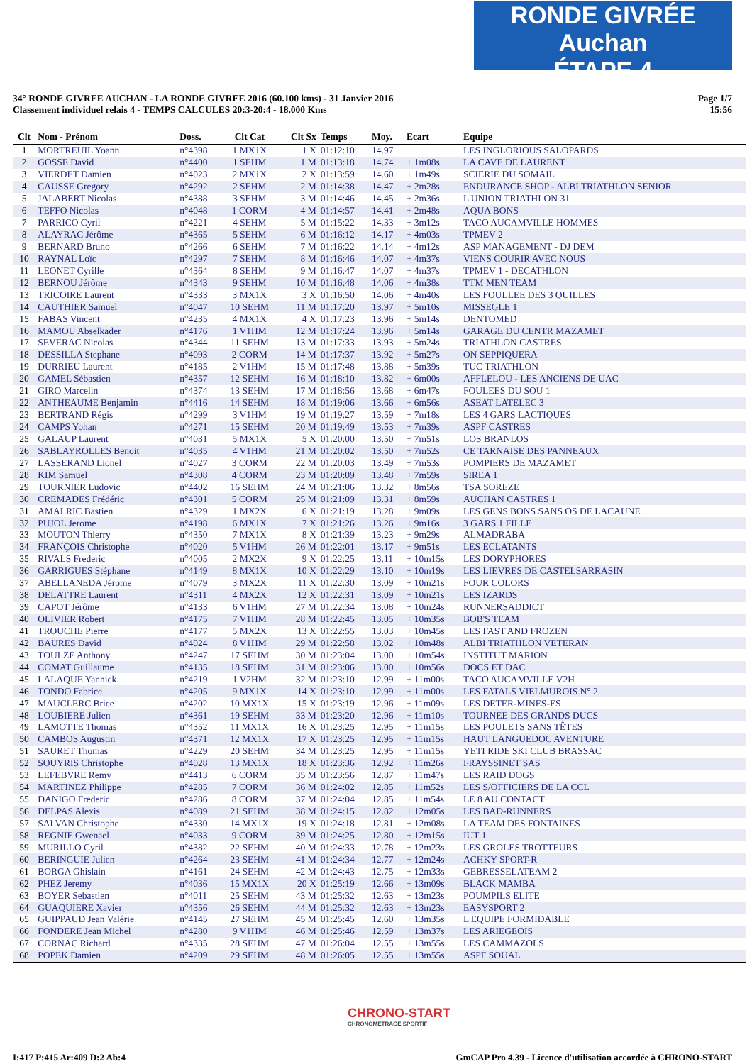RONDE GIVRÉE Auchan
ÉTAPE 4
34° RONDE GIVREE AUCHAN - LA RONDE GIVREE 2016 (60.100 kms) - 31 Janvier 2016
Classement individuel relais 4 - TEMPS CALCULES 20:3-20:4 - 18.000 Kms
Page 1/7
15:56
| Clt | Nom - Prénom | Doss. | Clt Cat | Clt Sx | Temps | Moy. | Ecart | Equipe |
| --- | --- | --- | --- | --- | --- | --- | --- | --- |
| 1 | MORTREUIL Yoann | n°4398 | 1 MX1X | 1 X | 01:12:10 | 14.97 | | LES INGLORIOUS SALOPARDS |
| 2 | GOSSE David | n°4400 | 1 SEHM | 1 M | 01:13:18 | 14.74 | + 1m08s | LA CAVE DE LAURENT |
| 3 | VIERDET Damien | n°4023 | 2 MX1X | 2 X | 01:13:59 | 14.60 | + 1m49s | SCIERIE DU SOMAIL |
| 4 | CAUSSE Gregory | n°4292 | 2 SEHM | 2 M | 01:14:38 | 14.47 | + 2m28s | ENDURANCE SHOP - ALBI TRIATHLON SENIOR |
| 5 | JALABERT Nicolas | n°4388 | 3 SEHM | 3 M | 01:14:46 | 14.45 | + 2m36s | L'UNION TRIATHLON 31 |
| 6 | TEFFO Nicolas | n°4048 | 1 CORM | 4 M | 01:14:57 | 14.41 | + 2m48s | AQUA BONS |
| 7 | PARRICO Cyril | n°4221 | 4 SEHM | 5 M | 01:15:22 | 14.33 | + 3m12s | TACO AUCAMVILLE HOMMES |
| 8 | ALAYRAC Jérôme | n°4365 | 5 SEHM | 6 M | 01:16:12 | 14.17 | + 4m03s | TPMEV 2 |
| 9 | BERNARD Bruno | n°4266 | 6 SEHM | 7 M | 01:16:22 | 14.14 | + 4m12s | ASP MANAGEMENT - DJ DEM |
| 10 | RAYNAL Loïc | n°4297 | 7 SEHM | 8 M | 01:16:46 | 14.07 | + 4m37s | VIENS COURIR AVEC NOUS |
| 11 | LEONET Cyrille | n°4364 | 8 SEHM | 9 M | 01:16:47 | 14.07 | + 4m37s | TPMEV 1 - DECATHLON |
| 12 | BERNOU Jérôme | n°4343 | 9 SEHM | 10 M | 01:16:48 | 14.06 | + 4m38s | TTM MEN TEAM |
| 13 | TRICOIRE Laurent | n°4333 | 3 MX1X | 3 X | 01:16:50 | 14.06 | + 4m40s | LES FOULLEE DES 3 QUILLES |
| 14 | CAUTHIER Samuel | n°4047 | 10 SEHM | 11 M | 01:17:20 | 13.97 | + 5m10s | MISSEGLE 1 |
| 15 | FABAS Vincent | n°4235 | 4 MX1X | 4 X | 01:17:23 | 13.96 | + 5m14s | DENTOMED |
| 16 | MAMOU Abselkader | n°4176 | 1 V1HM | 12 M | 01:17:24 | 13.96 | + 5m14s | GARAGE DU CENTR MAZAMET |
| 17 | SEVERAC Nicolas | n°4344 | 11 SEHM | 13 M | 01:17:33 | 13.93 | + 5m24s | TRIATHLON CASTRES |
| 18 | DESSILLA Stephane | n°4093 | 2 CORM | 14 M | 01:17:37 | 13.92 | + 5m27s | ON SEPPIQUERA |
| 19 | DURRIEU Laurent | n°4185 | 2 V1HM | 15 M | 01:17:48 | 13.88 | + 5m39s | TUC TRIATHLON |
| 20 | GAMEL Sébastien | n°4357 | 12 SEHM | 16 M | 01:18:10 | 13.82 | + 6m00s | AFFLELOU - LES ANCIENS DE UAC |
| 21 | GIRO Marcelin | n°4374 | 13 SEHM | 17 M | 01:18:56 | 13.68 | + 6m47s | FOULEES DU SOU 1 |
| 22 | ANTHEAUME Benjamin | n°4416 | 14 SEHM | 18 M | 01:19:06 | 13.66 | + 6m56s | ASEAT LATELEC 3 |
| 23 | BERTRAND Régis | n°4299 | 3 V1HM | 19 M | 01:19:27 | 13.59 | + 7m18s | LES 4 GARS LACTIQUES |
| 24 | CAMPS Yohan | n°4271 | 15 SEHM | 20 M | 01:19:49 | 13.53 | + 7m39s | ASPF CASTRES |
| 25 | GALAUP Laurent | n°4031 | 5 MX1X | 5 X | 01:20:00 | 13.50 | + 7m51s | LOS BRANLOS |
| 26 | SABLAYROLLES Benoit | n°4035 | 4 V1HM | 21 M | 01:20:02 | 13.50 | + 7m52s | CE TARNAISE DES PANNEAUX |
| 27 | LASSERAND Lionel | n°4027 | 3 CORM | 22 M | 01:20:03 | 13.49 | + 7m53s | POMPIERS DE MAZAMET |
| 28 | KIM Samuel | n°4308 | 4 CORM | 23 M | 01:20:09 | 13.48 | + 7m59s | SIREA 1 |
| 29 | TOURNIER Ludovic | n°4402 | 16 SEHM | 24 M | 01:21:06 | 13.32 | + 8m56s | TSA SOREZE |
| 30 | CREMADES Frédéric | n°4301 | 5 CORM | 25 M | 01:21:09 | 13.31 | + 8m59s | AUCHAN CASTRES 1 |
| 31 | AMALRIC Bastien | n°4329 | 1 MX2X | 6 X | 01:21:19 | 13.28 | + 9m09s | LES GENS BONS SANS OS DE LACAUNE |
| 32 | PUJOL Jerome | n°4198 | 6 MX1X | 7 X | 01:21:26 | 13.26 | + 9m16s | 3 GARS 1 FILLE |
| 33 | MOUTON Thierry | n°4350 | 7 MX1X | 8 X | 01:21:39 | 13.23 | + 9m29s | ALMADRABA |
| 34 | FRANÇOIS Christophe | n°4020 | 5 V1HM | 26 M | 01:22:01 | 13.17 | + 9m51s | LES ECLATANTS |
| 35 | RIVALS Frederic | n°4005 | 2 MX2X | 9 X | 01:22:25 | 13.11 | + 10m15s | LES DORYPHORES |
| 36 | GARRIGUES Stéphane | n°4149 | 8 MX1X | 10 X | 01:22:29 | 13.10 | + 10m19s | LES LIEVRES DE CASTELSARRASIN |
| 37 | ABELLANEDA Jérome | n°4079 | 3 MX2X | 11 X | 01:22:30 | 13.09 | + 10m21s | FOUR COLORS |
| 38 | DELATTRE Laurent | n°4311 | 4 MX2X | 12 X | 01:22:31 | 13.09 | + 10m21s | LES IZARDS |
| 39 | CAPOT Jérôme | n°4133 | 6 V1HM | 27 M | 01:22:34 | 13.08 | + 10m24s | RUNNERSADDICT |
| 40 | OLIVIER Robert | n°4175 | 7 V1HM | 28 M | 01:22:45 | 13.05 | + 10m35s | BOB'S TEAM |
| 41 | TROUCHE Pierre | n°4177 | 5 MX2X | 13 X | 01:22:55 | 13.03 | + 10m45s | LES FAST AND FROZEN |
| 42 | BAURES David | n°4024 | 8 V1HM | 29 M | 01:22:58 | 13.02 | + 10m48s | ALBI TRIATHLON VETERAN |
| 43 | TOULZE Anthony | n°4247 | 17 SEHM | 30 M | 01:23:04 | 13.00 | + 10m54s | INSTITUT MARION |
| 44 | COMAT Guillaume | n°4135 | 18 SEHM | 31 M | 01:23:06 | 13.00 | + 10m56s | DOCS ET DAC |
| 45 | LALAQUE Yannick | n°4219 | 1 V2HM | 32 M | 01:23:10 | 12.99 | + 11m00s | TACO AUCAMVILLE V2H |
| 46 | TONDO Fabrice | n°4205 | 9 MX1X | 14 X | 01:23:10 | 12.99 | + 11m00s | LES FATALS VIELMUROIS N° 2 |
| 47 | MAUCLERC Brice | n°4202 | 10 MX1X | 15 X | 01:23:19 | 12.96 | + 11m09s | LES DETER-MINES-ES |
| 48 | LOUBIERE Julien | n°4361 | 19 SEHM | 33 M | 01:23:20 | 12.96 | + 11m10s | TOURNEE DES GRANDS DUCS |
| 49 | LAMOTTE Thomas | n°4352 | 11 MX1X | 16 X | 01:23:25 | 12.95 | + 11m15s | LES POULETS SANS TÊTES |
| 50 | CAMBOS Augustin | n°4371 | 12 MX1X | 17 X | 01:23:25 | 12.95 | + 11m15s | HAUT LANGUEDOC AVENTURE |
| 51 | SAURET Thomas | n°4229 | 20 SEHM | 34 M | 01:23:25 | 12.95 | + 11m15s | YETI RIDE SKI CLUB BRASSAC |
| 52 | SOUYRIS Christophe | n°4028 | 13 MX1X | 18 X | 01:23:36 | 12.92 | + 11m26s | FRAYSSINET SAS |
| 53 | LEFEBVRE Remy | n°4413 | 6 CORM | 35 M | 01:23:56 | 12.87 | + 11m47s | LES RAID DOGS |
| 54 | MARTINEZ Philippe | n°4285 | 7 CORM | 36 M | 01:24:02 | 12.85 | + 11m52s | LES S/OFFICIERS DE LA CCL |
| 55 | DANIGO Frederic | n°4286 | 8 CORM | 37 M | 01:24:04 | 12.85 | + 11m54s | LE 8 AU CONTACT |
| 56 | DELPAS Alexis | n°4089 | 21 SEHM | 38 M | 01:24:15 | 12.82 | + 12m05s | LES BAD-RUNNERS |
| 57 | SALVAN Christophe | n°4330 | 14 MX1X | 19 X | 01:24:18 | 12.81 | + 12m08s | LA TEAM DES FONTAINES |
| 58 | REGNIE Gwenael | n°4033 | 9 CORM | 39 M | 01:24:25 | 12.80 | + 12m15s | IUT 1 |
| 59 | MURILLO Cyril | n°4382 | 22 SEHM | 40 M | 01:24:33 | 12.78 | + 12m23s | LES GROLES TROTTEURS |
| 60 | BERINGUIE Julien | n°4264 | 23 SEHM | 41 M | 01:24:34 | 12.77 | + 12m24s | ACHKY SPORT-R |
| 61 | BORGA Ghislain | n°4161 | 24 SEHM | 42 M | 01:24:43 | 12.75 | + 12m33s | GEBRESSELATEAM 2 |
| 62 | PHEZ Jeremy | n°4036 | 15 MX1X | 20 X | 01:25:19 | 12.66 | + 13m09s | BLACK MAMBA |
| 63 | BOYER Sebastien | n°4011 | 25 SEHM | 43 M | 01:25:32 | 12.63 | + 13m23s | POUMPILS ELITE |
| 64 | GUAQUIERE Xavier | n°4356 | 26 SEHM | 44 M | 01:25:32 | 12.63 | + 13m23s | EASYSPORT 2 |
| 65 | GUIPPAUD Jean Valérie | n°4145 | 27 SEHM | 45 M | 01:25:45 | 12.60 | + 13m35s | L'EQUIPE FORMIDABLE |
| 66 | FONDERE Jean Michel | n°4280 | 9 V1HM | 46 M | 01:25:46 | 12.59 | + 13m37s | LES ARIEGEOIS |
| 67 | CORNAC Richard | n°4335 | 28 SEHM | 47 M | 01:26:04 | 12.55 | + 13m55s | LES CAMMAZOLS |
| 68 | POPEK Damien | n°4209 | 29 SEHM | 48 M | 01:26:05 | 12.55 | + 13m55s | ASPF SOUAL |
CHRONO-START
CHRONOMETRAGE SPORTIF
I:417 P:415 Ar:409 D:2 Ab:4 GmCAP Pro 4.39 - Licence d'utilisation accordée à CHRONO-START